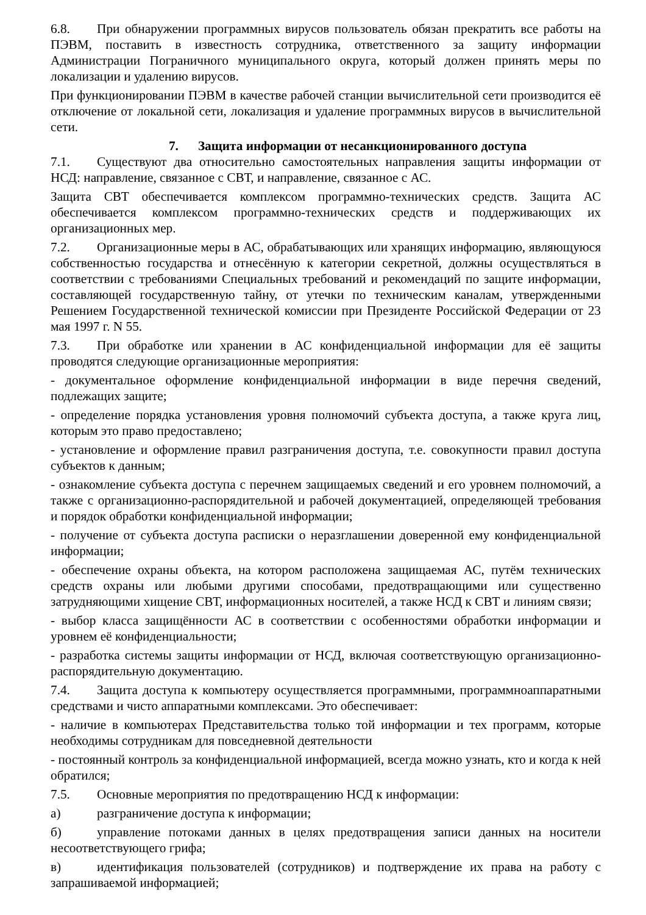6.8. При обнаружении программных вирусов пользователь обязан прекратить все работы на ПЭВМ, поставить в известность сотрудника, ответственного за защиту информации Администрации Пограничного муниципального округа, который должен принять меры по локализации и удалению вирусов.
При функционировании ПЭВМ в качестве рабочей станции вычислительной сети производится её отключение от локальной сети, локализация и удаление программных вирусов в вычислительной сети.
7. Защита информации от несанкционированного доступа
7.1. Существуют два относительно самостоятельных направления защиты информации от НСД: направление, связанное с СВТ, и направление, связанное с АС.
Защита СВТ обеспечивается комплексом программно-технических средств. Защита АС обеспечивается комплексом программно-технических средств и поддерживающих их организационных мер.
7.2. Организационные меры в АС, обрабатывающих или хранящих информацию, являющуюся собственностью государства и отнесённую к категории секретной, должны осуществляться в соответствии с требованиями Специальных требований и рекомендаций по защите информации, составляющей государственную тайну, от утечки по техническим каналам, утвержденными Решением Государственной технической комиссии при Президенте Российской Федерации от 23 мая 1997 г. N 55.
7.3. При обработке или хранении в АС конфиденциальной информации для её защиты проводятся следующие организационные мероприятия:
- документальное оформление конфиденциальной информации в виде перечня сведений, подлежащих защите;
- определение порядка установления уровня полномочий субъекта доступа, а также круга лиц, которым это право предоставлено;
- установление и оформление правил разграничения доступа, т.е. совокупности правил доступа субъектов к данным;
- ознакомление субъекта доступа с перечнем защищаемых сведений и его уровнем полномочий, а также с организационно-распорядительной и рабочей документацией, определяющей требования и порядок обработки конфиденциальной информации;
- получение от субъекта доступа расписки о неразглашении доверенной ему конфиденциальной информации;
- обеспечение охраны объекта, на котором расположена защищаемая АС, путём технических средств охраны или любыми другими способами, предотвращающими или существенно затрудняющими хищение СВТ, информационных носителей, а также НСД к СВТ и линиям связи;
- выбор класса защищённости АС в соответствии с особенностями обработки информации и уровнем её конфиденциальности;
- разработка системы защиты информации от НСД, включая соответствующую организационно-распорядительную документацию.
7.4. Защита доступа к компьютеру осуществляется программными, программноаппаратными средствами и чисто аппаратными комплексами. Это обеспечивает:
- наличие в компьютерах Представительства только той информации и тех программ, которые необходимы сотрудникам для повседневной деятельности
- постоянный контроль за конфиденциальной информацией, всегда можно узнать, кто и когда к ней обратился;
7.5. Основные мероприятия по предотвращению НСД к информации:
а) разграничение доступа к информации;
б) управление потоками данных в целях предотвращения записи данных на носители несоответствующего грифа;
в) идентификация пользователей (сотрудников) и подтверждение их права на работу с запрашиваемой информацией;